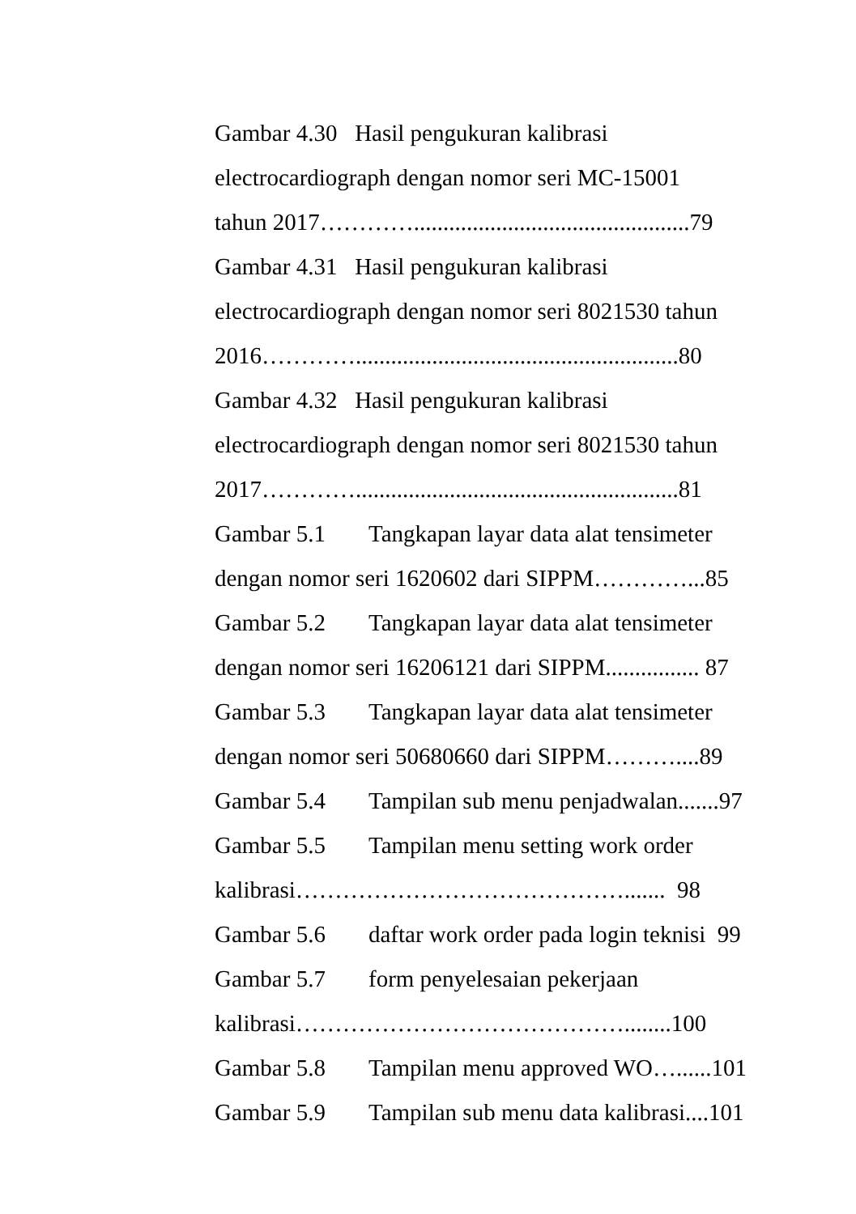Gambar 4.30 Hasil pengukuran kalibrasi
electrocardiograph dengan nomor seri MC-15001
tahun 2017…………...............................................79
Gambar 4.31 Hasil pengukuran kalibrasi
electrocardiograph dengan nomor seri 8021530 tahun
2016………….......................................................80
Gambar 4.32 Hasil pengukuran kalibrasi
electrocardiograph dengan nomor seri 8021530 tahun
2017………….......................................................81
Gambar 5.1 Tangkapan layar data alat tensimeter
dengan nomor seri 1620602 dari SIPPM…………...85
Gambar 5.2 Tangkapan layar data alat tensimeter
dengan nomor seri 16206121 dari SIPPM................ 87
Gambar 5.3 Tangkapan layar data alat tensimeter
dengan nomor seri 50680660 dari SIPPM………....89
Gambar 5.4 Tampilan sub menu penjadwalan.......97
Gambar 5.5 Tampilan menu setting work order
kalibrasi……………………………………....... 98
Gambar 5.6 daftar work order pada login teknisi 99
Gambar 5.7 form penyelesaian pekerjaan
kalibrasi……………………………………........100
Gambar 5.8 Tampilan menu approved WO…......101
Gambar 5.9 Tampilan sub menu data kalibrasi....101